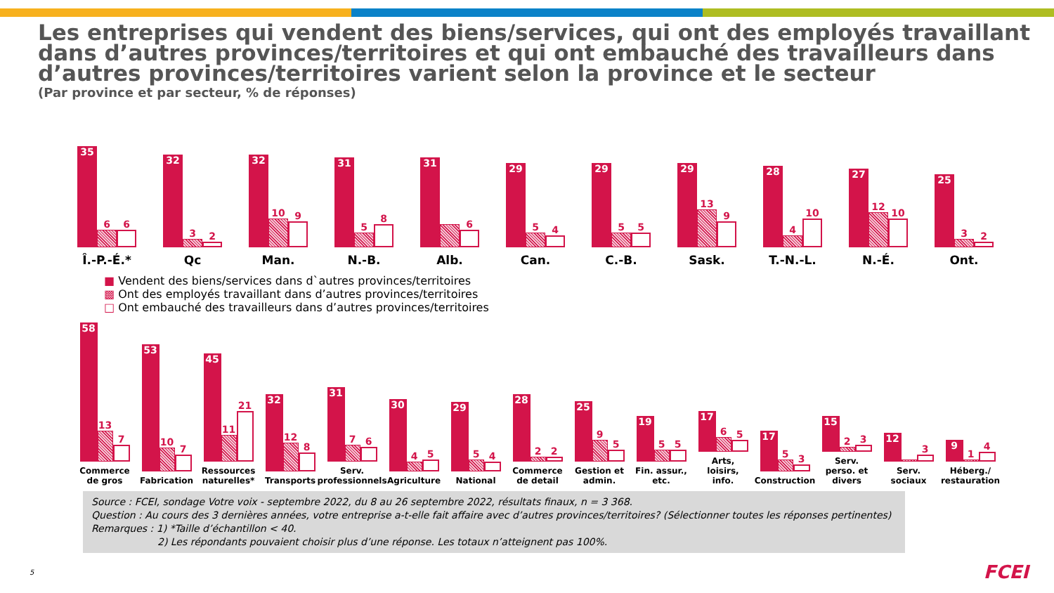Les entreprises qui vendent des biens/services, qui ont des employés travaillant dans d’autres provinces/territoires et qui ont embauché des travailleurs dans d’autres provinces/territoires varient selon la province et le secteur
(Par province et par secteur, % de réponses)
35
6
6
Î.-P.-É.*
32
3
2
Qc
32
10
9
Man.
31
5
8
N.-B.
31
6
Alb.
29
5
4
Can.
29
5
5
C.-B.
29
13
9
Sask.
28
4
10
T.-N.-L.
27
12
10
N.-É.
25
3
2
Ont.
■ Vendent des biens/services dans d`autres provinces/territoires ▩ Ont des employés travaillant dans d’autres provinces/territoires □ Ont embauché des travailleurs dans d’autres provinces/territoires
58
13
7
Commerce de gros
53
10
7
Fabrication
45
11
21
Ressources naturelles*
32
12
8
Transports
31
7
6
Serv. professionnels
30
4
5
Agriculture
29
5
4
National
28
2
2
Commerce de detail
25
9
5
Gestion et admin.
19
5
5
Fin. assur., etc.
17
6
5
Arts, loisirs, info.
17
5
3
Construction
15
2
3
Serv. perso. et divers
12
3
Serv. sociaux
9
1
4
Héberg./ restauration
Source : FCEI, sondage Votre voix - septembre 2022, du 8 au 26 septembre 2022, résultats finaux, n = 3 368.
Question : Au cours des 3 dernières années, votre entreprise a-t-elle fait affaire avec d’autres provinces/territoires? (Sélectionner toutes les réponses pertinentes)
Remarques : 1) *Taille d’échantillon < 40.
2) Les répondants pouvaient choisir plus d’une réponse. Les totaux n’atteignent pas 100%.
5 FCEI